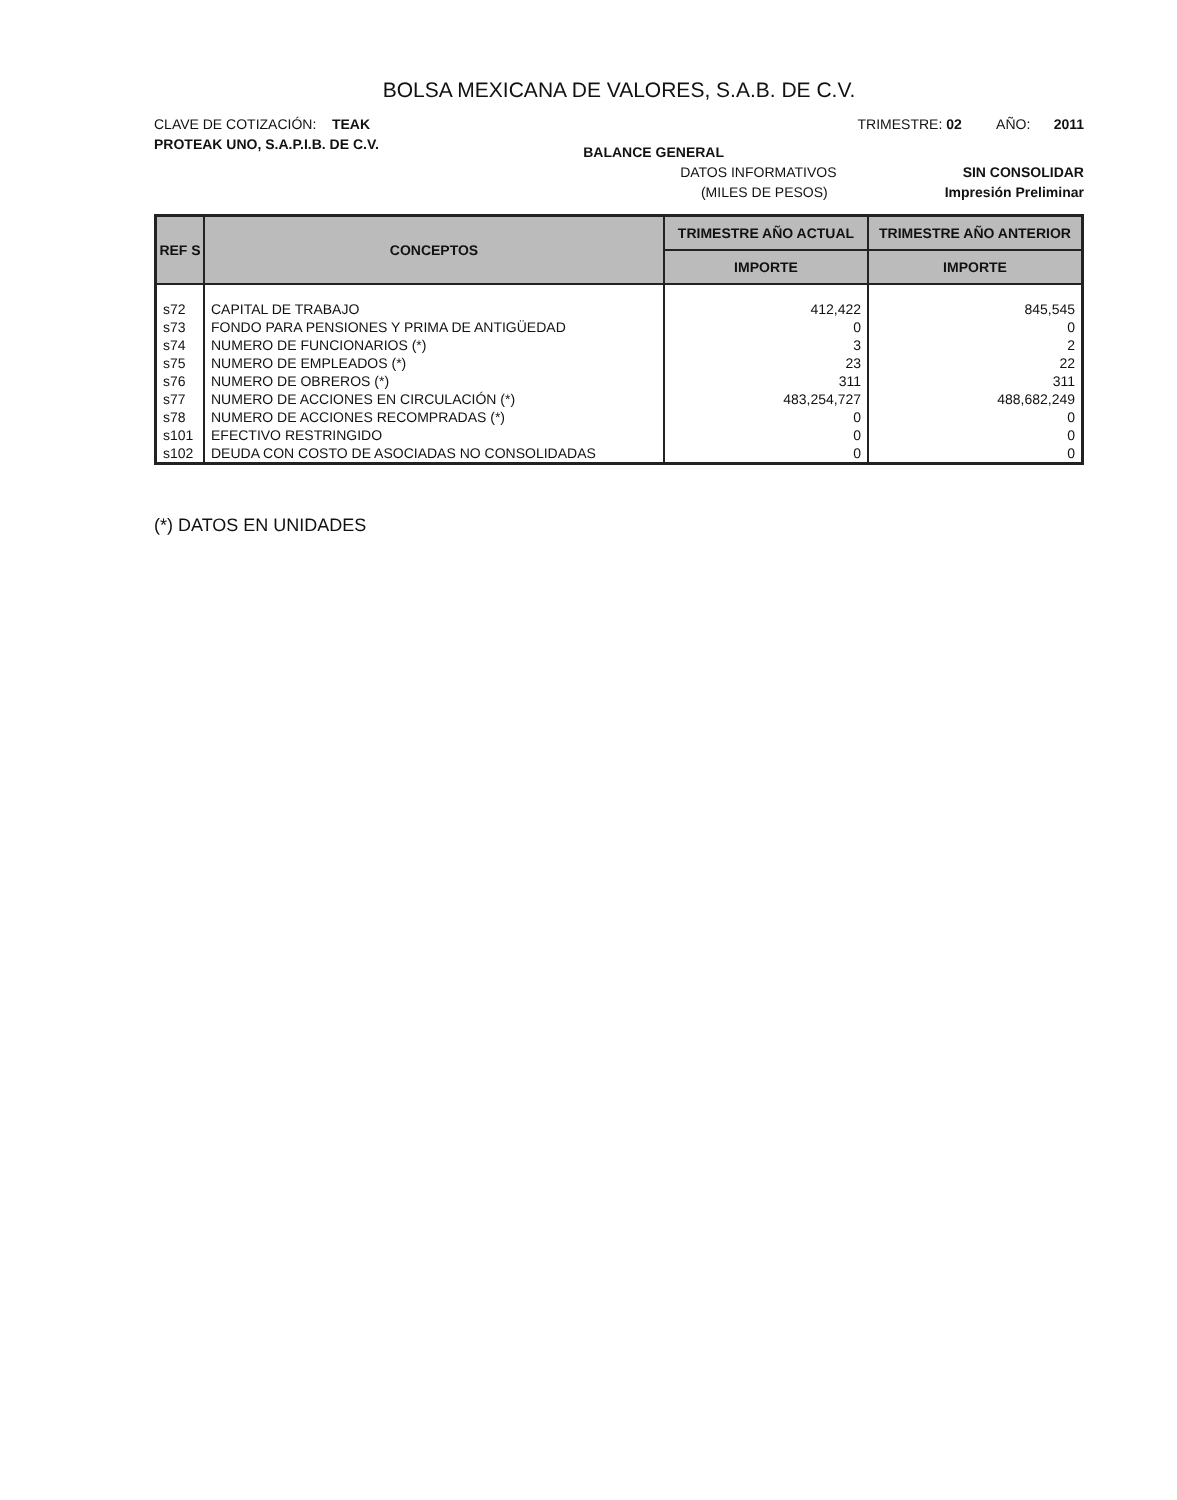BOLSA MEXICANA DE VALORES, S.A.B. DE C.V.
CLAVE DE COTIZACIÓN: TEAK TRIMESTRE: 02 AÑO: 2011
PROTEAK UNO, S.A.P.I.B. DE C.V. BALANCE GENERAL
DATOS INFORMATIVOS SIN CONSOLIDAR
(MILES DE PESOS) Impresión Preliminar
| REF S | CONCEPTOS | TRIMESTRE AÑO ACTUAL | TRIMESTRE AÑO ANTERIOR |
| --- | --- | --- | --- |
| | | IMPORTE | IMPORTE |
| s72 | CAPITAL DE TRABAJO | 412,422 | 845,545 |
| s73 | FONDO PARA PENSIONES Y PRIMA DE ANTIGÜEDAD | 0 | 0 |
| s74 | NUMERO DE FUNCIONARIOS (*) | 3 | 2 |
| s75 | NUMERO DE EMPLEADOS (*) | 23 | 22 |
| s76 | NUMERO DE OBREROS (*) | 311 | 311 |
| s77 | NUMERO DE ACCIONES EN CIRCULACIÓN (*) | 483,254,727 | 488,682,249 |
| s78 | NUMERO DE ACCIONES RECOMPRADAS (*) | 0 | 0 |
| s101 | EFECTIVO RESTRINGIDO | 0 | 0 |
| s102 | DEUDA CON COSTO DE ASOCIADAS NO CONSOLIDADAS | 0 | 0 |
(*) DATOS EN UNIDADES